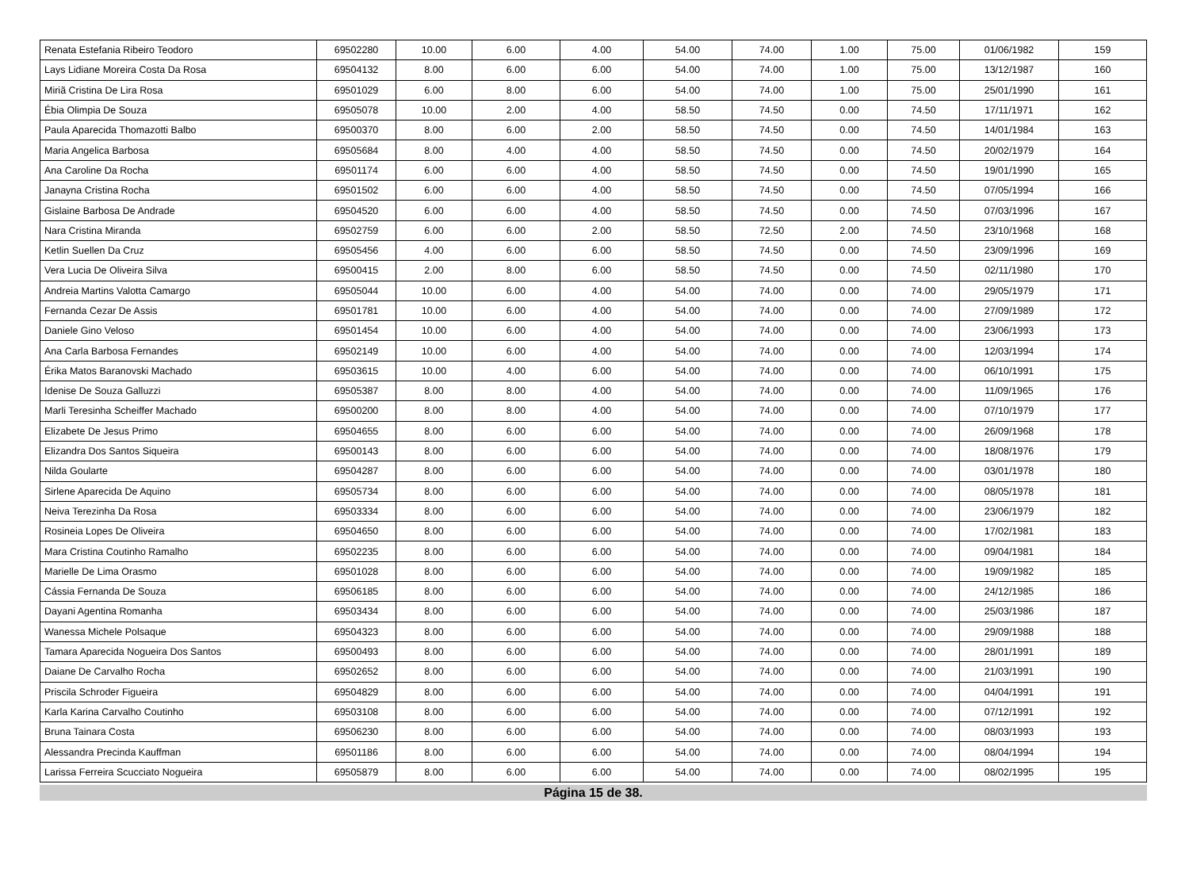| Renata Estefania Ribeiro Teodoro | 69502280 | 10.00 | 6.00 | 4.00 | 54.00 | 74.00 | 1.00 | 75.00 | 01/06/1982 | 159 |
| Lays Lidiane Moreira Costa Da Rosa | 69504132 | 8.00 | 6.00 | 6.00 | 54.00 | 74.00 | 1.00 | 75.00 | 13/12/1987 | 160 |
| Miriã Cristina De Lira Rosa | 69501029 | 6.00 | 8.00 | 6.00 | 54.00 | 74.00 | 1.00 | 75.00 | 25/01/1990 | 161 |
| Ébia Olimpia De Souza | 69505078 | 10.00 | 2.00 | 4.00 | 58.50 | 74.50 | 0.00 | 74.50 | 17/11/1971 | 162 |
| Paula Aparecida Thomazotti Balbo | 69500370 | 8.00 | 6.00 | 2.00 | 58.50 | 74.50 | 0.00 | 74.50 | 14/01/1984 | 163 |
| Maria Angelica Barbosa | 69505684 | 8.00 | 4.00 | 4.00 | 58.50 | 74.50 | 0.00 | 74.50 | 20/02/1979 | 164 |
| Ana Caroline Da Rocha | 69501174 | 6.00 | 6.00 | 4.00 | 58.50 | 74.50 | 0.00 | 74.50 | 19/01/1990 | 165 |
| Janayna Cristina Rocha | 69501502 | 6.00 | 6.00 | 4.00 | 58.50 | 74.50 | 0.00 | 74.50 | 07/05/1994 | 166 |
| Gislaine Barbosa De Andrade | 69504520 | 6.00 | 6.00 | 4.00 | 58.50 | 74.50 | 0.00 | 74.50 | 07/03/1996 | 167 |
| Nara Cristina Miranda | 69502759 | 6.00 | 6.00 | 2.00 | 58.50 | 72.50 | 2.00 | 74.50 | 23/10/1968 | 168 |
| Ketlin Suellen Da Cruz | 69505456 | 4.00 | 6.00 | 6.00 | 58.50 | 74.50 | 0.00 | 74.50 | 23/09/1996 | 169 |
| Vera Lucia De Oliveira Silva | 69500415 | 2.00 | 8.00 | 6.00 | 58.50 | 74.50 | 0.00 | 74.50 | 02/11/1980 | 170 |
| Andreia Martins Valotta Camargo | 69505044 | 10.00 | 6.00 | 4.00 | 54.00 | 74.00 | 0.00 | 74.00 | 29/05/1979 | 171 |
| Fernanda Cezar De Assis | 69501781 | 10.00 | 6.00 | 4.00 | 54.00 | 74.00 | 0.00 | 74.00 | 27/09/1989 | 172 |
| Daniele Gino Veloso | 69501454 | 10.00 | 6.00 | 4.00 | 54.00 | 74.00 | 0.00 | 74.00 | 23/06/1993 | 173 |
| Ana Carla Barbosa Fernandes | 69502149 | 10.00 | 6.00 | 4.00 | 54.00 | 74.00 | 0.00 | 74.00 | 12/03/1994 | 174 |
| Érika Matos Baranovski Machado | 69503615 | 10.00 | 4.00 | 6.00 | 54.00 | 74.00 | 0.00 | 74.00 | 06/10/1991 | 175 |
| Idenise De Souza Galluzzi | 69505387 | 8.00 | 8.00 | 4.00 | 54.00 | 74.00 | 0.00 | 74.00 | 11/09/1965 | 176 |
| Marli Teresinha Scheiffer Machado | 69500200 | 8.00 | 8.00 | 4.00 | 54.00 | 74.00 | 0.00 | 74.00 | 07/10/1979 | 177 |
| Elizabete De Jesus Primo | 69504655 | 8.00 | 6.00 | 6.00 | 54.00 | 74.00 | 0.00 | 74.00 | 26/09/1968 | 178 |
| Elizandra Dos Santos Siqueira | 69500143 | 8.00 | 6.00 | 6.00 | 54.00 | 74.00 | 0.00 | 74.00 | 18/08/1976 | 179 |
| Nilda Goularte | 69504287 | 8.00 | 6.00 | 6.00 | 54.00 | 74.00 | 0.00 | 74.00 | 03/01/1978 | 180 |
| Sirlene Aparecida De Aquino | 69505734 | 8.00 | 6.00 | 6.00 | 54.00 | 74.00 | 0.00 | 74.00 | 08/05/1978 | 181 |
| Neiva Terezinha Da Rosa | 69503334 | 8.00 | 6.00 | 6.00 | 54.00 | 74.00 | 0.00 | 74.00 | 23/06/1979 | 182 |
| Rosineia Lopes De Oliveira | 69504650 | 8.00 | 6.00 | 6.00 | 54.00 | 74.00 | 0.00 | 74.00 | 17/02/1981 | 183 |
| Mara Cristina Coutinho Ramalho | 69502235 | 8.00 | 6.00 | 6.00 | 54.00 | 74.00 | 0.00 | 74.00 | 09/04/1981 | 184 |
| Marielle De Lima Orasmo | 69501028 | 8.00 | 6.00 | 6.00 | 54.00 | 74.00 | 0.00 | 74.00 | 19/09/1982 | 185 |
| Cássia Fernanda De Souza | 69506185 | 8.00 | 6.00 | 6.00 | 54.00 | 74.00 | 0.00 | 74.00 | 24/12/1985 | 186 |
| Dayani Agentina Romanha | 69503434 | 8.00 | 6.00 | 6.00 | 54.00 | 74.00 | 0.00 | 74.00 | 25/03/1986 | 187 |
| Wanessa Michele Polsaque | 69504323 | 8.00 | 6.00 | 6.00 | 54.00 | 74.00 | 0.00 | 74.00 | 29/09/1988 | 188 |
| Tamara Aparecida Nogueira Dos Santos | 69500493 | 8.00 | 6.00 | 6.00 | 54.00 | 74.00 | 0.00 | 74.00 | 28/01/1991 | 189 |
| Daiane De Carvalho Rocha | 69502652 | 8.00 | 6.00 | 6.00 | 54.00 | 74.00 | 0.00 | 74.00 | 21/03/1991 | 190 |
| Priscila Schroder Figueira | 69504829 | 8.00 | 6.00 | 6.00 | 54.00 | 74.00 | 0.00 | 74.00 | 04/04/1991 | 191 |
| Karla Karina Carvalho Coutinho | 69503108 | 8.00 | 6.00 | 6.00 | 54.00 | 74.00 | 0.00 | 74.00 | 07/12/1991 | 192 |
| Bruna Tainara Costa | 69506230 | 8.00 | 6.00 | 6.00 | 54.00 | 74.00 | 0.00 | 74.00 | 08/03/1993 | 193 |
| Alessandra Precinda Kauffman | 69501186 | 8.00 | 6.00 | 6.00 | 54.00 | 74.00 | 0.00 | 74.00 | 08/04/1994 | 194 |
| Larissa Ferreira Scucciato Nogueira | 69505879 | 8.00 | 6.00 | 6.00 | 54.00 | 74.00 | 0.00 | 74.00 | 08/02/1995 | 195 |
Página 15 de 38.